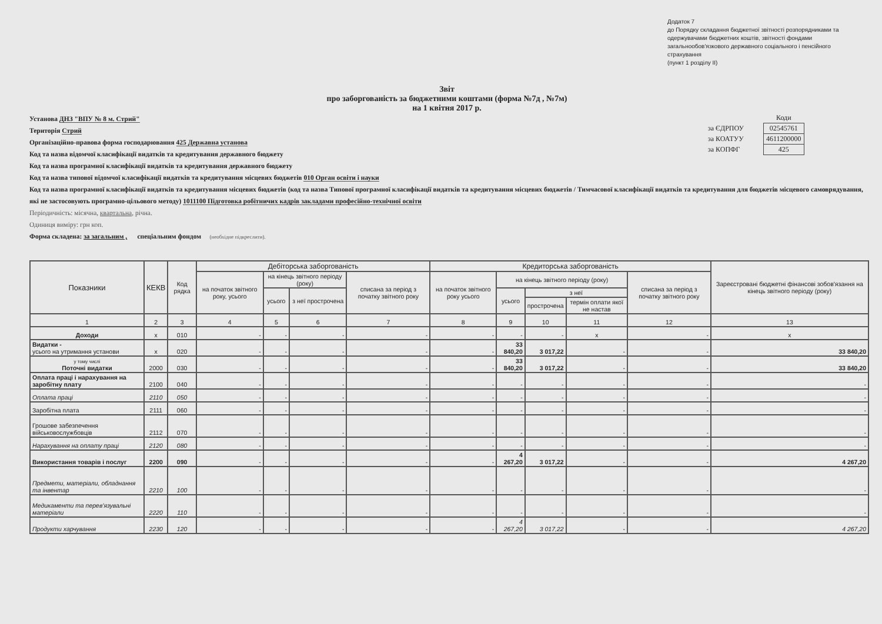Додаток 7
до Порядку складання бюджетної звітності розпорядниками та одержувачами бюджетних коштів, звітності фондами загальнообов'язкового державного соціального і пенсійного страхування
(пункт 1 розділу II)
Звіт
про заборгованість за бюджетними коштами (форма №7д , №7м)
на 1 квітня 2017 р.
| | Коди |
| за ЄДРПОУ | 02545761 |
| за КОАТУУ | 4611200000 |
| за КОПФГ | 425 |
Установа ДНЗ "ВПУ № 8 м. Стрий"
Територія Стрий
Організаційно-правова форма господарювання 425 Державна установа
Код та назва відомчої класифікації видатків та кредитування державного бюджету
Код та назва програмної класифікації видатків та кредитування державного бюджету
Код та назва типової відомчої класифікації видатків та кредитування місцевих бюджетів 010 Орган освіти і науки
Код та назва програмної класифікації видатків та кредитування місцевих бюджетів (код та назва Типової програмної класифікації видатків та кредитування місцевих бюджетів / Тимчасової класифікації видатків та кредитування для бюджетів місцевого самоврядування, які не застосовують програмно-цільового методу) 1011100 Підготовка робітничих кадрів закладами професійно-технічної освіти
Періодичність: місячна, квартальна, річна.
Одиниця виміру: грн коп.
Форма складена: за загальним , спеціальним фондом (необхідне підкреслити).
| Показники | КЕКВ | Код рядка | Дебіторська заборгованість | | | | Кредиторська заборгованість | | | | | Зареєстровані бюджетні фінансові зобов'язання на кінець звітного періоду (року) |
| --- | --- | --- | --- | --- | --- | --- | --- | --- | --- | --- | --- | --- |
| | | | на початок звітного року, усього | на кінець звітного періоду (року) | | списана за період з початку звітного року | на початок звітного року усього | на кінець звітного періоду (року) | | | списана за період з початку звітного року | |
| | | | | усього | з неї прострочена | | | усього | з неї | | | |
| | | | | | | | | | прострочена | термін оплати якої не настав | | |
| 1 | 2 | 3 | 4 | 5 | 6 | 7 | 8 | 9 | 10 | 11 | 12 | 13 |
| Доходи | x | 010 | - | - | - | - | - | - | - | x | - | x |
| Видатки - усього на утримання установи | x | 020 | - | - | - | - | - | 33 840,20 | 3 017,22 | - | - | 33 840,20 |
| у тому числі Поточні видатки | 2000 | 030 | - | - | - | - | - | 33 840,20 | 3 017,22 | - | - | 33 840,20 |
| Оплата праці і нарахування на заробітну плату | 2100 | 040 | - | - | - | - | - | - | - | - | - | - |
| Оплата праці | 2110 | 050 | - | - | - | - | - | - | - | - | - | - |
| Заробітна плата | 2111 | 060 | - | - | - | - | - | - | - | - | - | - |
| Грошове забезпечення військовослужбовців | 2112 | 070 | - | - | - | - | - | - | - | - | - | - |
| Нарахування на оплату праці | 2120 | 080 | - | - | - | - | - | - | - | - | - | - |
| Використання товарів і послуг | 2200 | 090 | - | - | - | - | - | 4 267,20 | 3 017,22 | - | - | 4 267,20 |
| Предмети, матеріали, обладнання та інвентар | 2210 | 100 | - | - | - | - | - | - | - | - | - | - |
| Медикаменти та перев'язувальні матеріали | 2220 | 110 | - | - | - | - | - | - | - | - | - | - |
| Продукти харчування | 2230 | 120 | - | - | - | - | - | 4 267,20 | 3 017,22 | - | - | 4 267,20 |